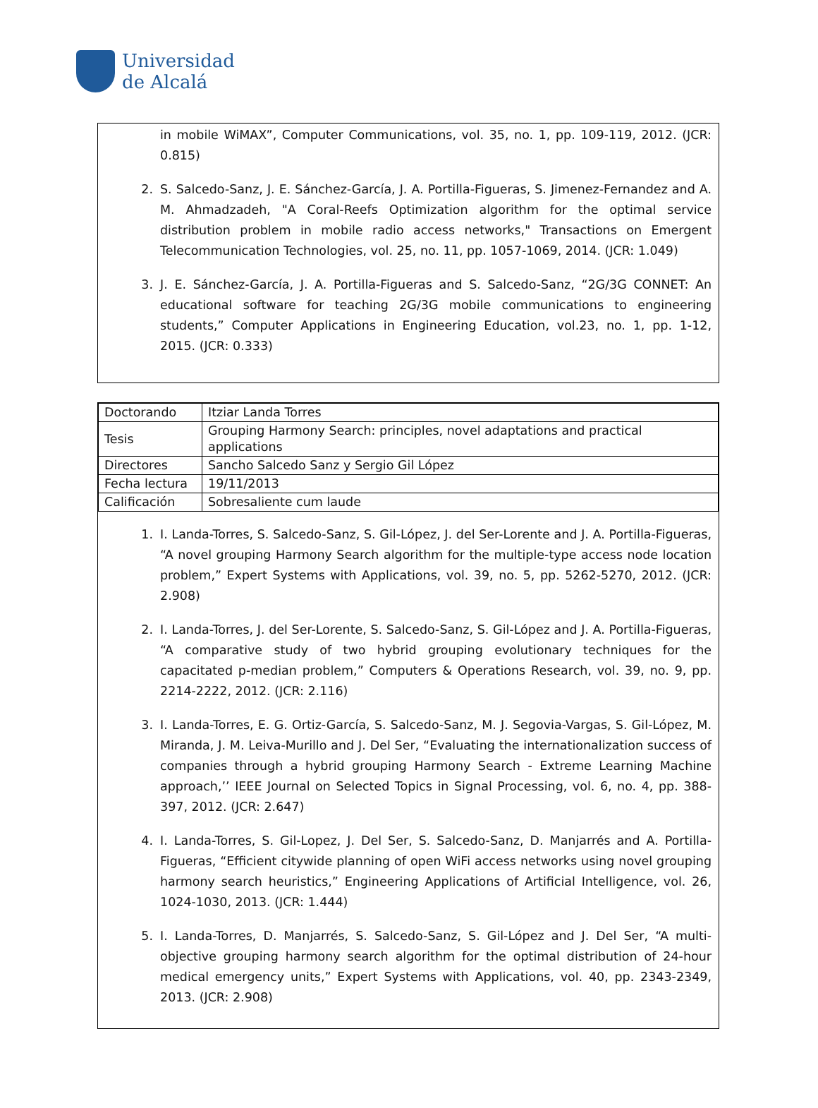Universidad
de Alcalá
in mobile WiMAX”, Computer Communications, vol. 35, no. 1, pp. 109-119, 2012. (JCR: 0.815)
2. S. Salcedo-Sanz, J. E. Sánchez-García, J. A. Portilla-Figueras, S. Jimenez-Fernandez and A. M. Ahmadzadeh, "A Coral-Reefs Optimization algorithm for the optimal service distribution problem in mobile radio access networks," Transactions on Emergent Telecommunication Technologies, vol. 25, no. 11, pp. 1057-1069, 2014. (JCR: 1.049)
3. J. E. Sánchez-García, J. A. Portilla-Figueras and S. Salcedo-Sanz, “2G/3G CONNET: An educational software for teaching 2G/3G mobile communications to engineering students,” Computer Applications in Engineering Education, vol.23, no. 1, pp. 1-12, 2015. (JCR: 0.333)
| Doctorando | Itziar Landa Torres |
| Tesis | Grouping Harmony Search: principles, novel adaptations and practical applications |
| Directores | Sancho Salcedo Sanz y Sergio Gil López |
| Fecha lectura | 19/11/2013 |
| Calificación | Sobresaliente cum laude |
1. I. Landa-Torres, S. Salcedo-Sanz, S. Gil-López, J. del Ser-Lorente and J. A. Portilla-Figueras, “A novel grouping Harmony Search algorithm for the multiple-type access node location problem,” Expert Systems with Applications, vol. 39, no. 5, pp. 5262-5270, 2012. (JCR: 2.908)
2. I. Landa-Torres, J. del Ser-Lorente, S. Salcedo-Sanz, S. Gil-López and J. A. Portilla-Figueras, “A comparative study of two hybrid grouping evolutionary techniques for the capacitated p-median problem,” Computers & Operations Research, vol. 39, no. 9, pp. 2214-2222, 2012. (JCR: 2.116)
3. I. Landa-Torres, E. G. Ortiz-García, S. Salcedo-Sanz, M. J. Segovia-Vargas, S. Gil-López, M. Miranda, J. M. Leiva-Murillo and J. Del Ser, “Evaluating the internationalization success of companies through a hybrid grouping Harmony Search - Extreme Learning Machine approach,’’ IEEE Journal on Selected Topics in Signal Processing, vol. 6, no. 4, pp. 388-397, 2012. (JCR: 2.647)
4. I. Landa-Torres, S. Gil-Lopez, J. Del Ser, S. Salcedo-Sanz, D. Manjarrés and A. Portilla-Figueras, “Efficient citywide planning of open WiFi access networks using novel grouping harmony search heuristics,” Engineering Applications of Artificial Intelligence, vol. 26, 1024-1030, 2013. (JCR: 1.444)
5. I. Landa-Torres, D. Manjarrés, S. Salcedo-Sanz, S. Gil-López and J. Del Ser, “A multi-objective grouping harmony search algorithm for the optimal distribution of 24-hour medical emergency units,” Expert Systems with Applications, vol. 40, pp. 2343-2349, 2013. (JCR: 2.908)